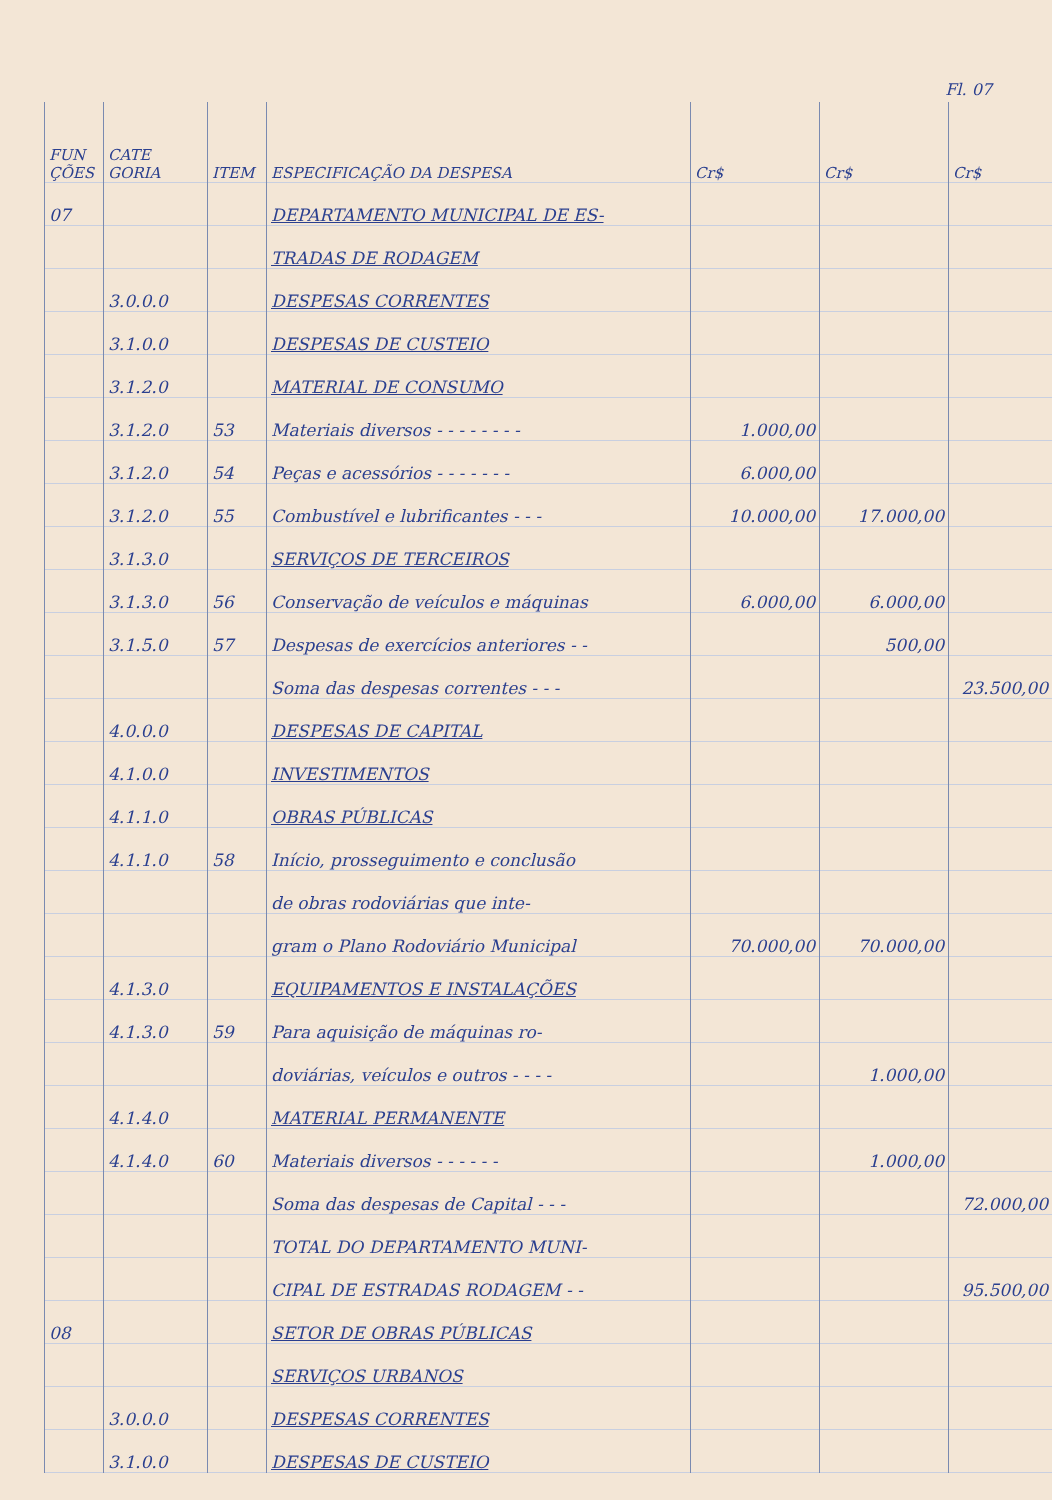Fl. 07
| FUN ÇÕES | CATE GORIA | ITEM | ESPECIFICAÇÃO DA DESPESA | Cr$ | Cr$ | Cr$ |
| --- | --- | --- | --- | --- | --- | --- |
| 07 | | | DEPARTAMENTO MUNICIPAL DE ES- | | | |
| | | | TRADAS DE RODAGEM | | | |
| | 3.0.0.0 | | DESPESAS CORRENTES | | | |
| | 3.1.0.0 | | DESPESAS DE CUSTEIO | | | |
| | 3.1.2.0 | | MATERIAL DE CONSUMO | | | |
| | 3.1.2.0 | 53 | Materiais diversos - - - - - - - - | 1.000,00 | | |
| | 3.1.2.0 | 54 | Peças e acessórios - - - - - - - | 6.000,00 | | |
| | 3.1.2.0 | 55 | Combustível e lubrificantes - - - | 10.000,00 | 17.000,00 | |
| | 3.1.3.0 | | SERVIÇOS DE TERCEIROS | | | |
| | 3.1.3.0 | 56 | Conservação de veículos e máquinas | 6.000,00 | 6.000,00 | |
| | 3.1.5.0 | 57 | Despesas de exercícios anteriores - - | | 500,00 | |
| | | | Soma das despesas correntes - - - | | | 23.500,00 |
| | 4.0.0.0 | | DESPESAS DE CAPITAL | | | |
| | 4.1.0.0 | | INVESTIMENTOS | | | |
| | 4.1.1.0 | | OBRAS PÚBLICAS | | | |
| | 4.1.1.0 | 58 | Início, prosseguimento e conclusão | | | |
| | | | de obras rodoviárias que inte- | | | |
| | | | gram o Plano Rodoviário Municipal | 70.000,00 | 70.000,00 | |
| | 4.1.3.0 | | EQUIPAMENTOS E INSTALAÇÕES | | | |
| | 4.1.3.0 | 59 | Para aquisição de máquinas ro- | | | |
| | | | doviárias, veículos e outros - - - - | | 1.000,00 | |
| | 4.1.4.0 | | MATERIAL PERMANENTE | | | |
| | 4.1.4.0 | 60 | Materiais diversos - - - - - - | | 1.000,00 | |
| | | | Soma das despesas de Capital - - - | | | 72.000,00 |
| | | | TOTAL DO DEPARTAMENTO MUNI- | | | |
| | | | CIPAL DE ESTRADAS RODAGEM - - | | | 95.500,00 |
| 08 | | | SETOR DE OBRAS PÚBLICAS | | | |
| | | | SERVIÇOS URBANOS | | | |
| | 3.0.0.0 | | DESPESAS CORRENTES | | | |
| | 3.1.0.0 | | DESPESAS DE CUSTEIO | | | |